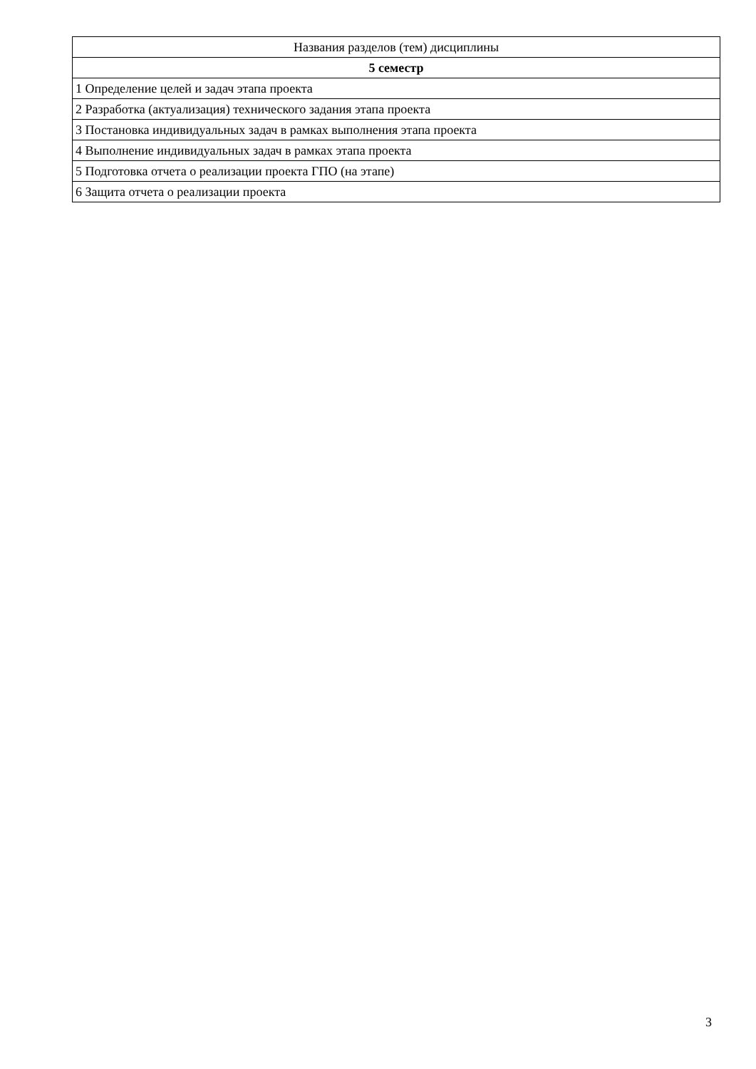| Названия разделов (тем) дисциплины |
| --- |
| 5 семестр |
| 1 Определение целей и задач этапа проекта |
| 2 Разработка (актуализация) технического задания этапа проекта |
| 3 Постановка индивидуальных задач в рамках выполнения этапа проекта |
| 4 Выполнение индивидуальных задач в рамках этапа проекта |
| 5 Подготовка отчета о реализации проекта ГПО (на этапе) |
| 6 Защита отчета о реализации проекта |
3